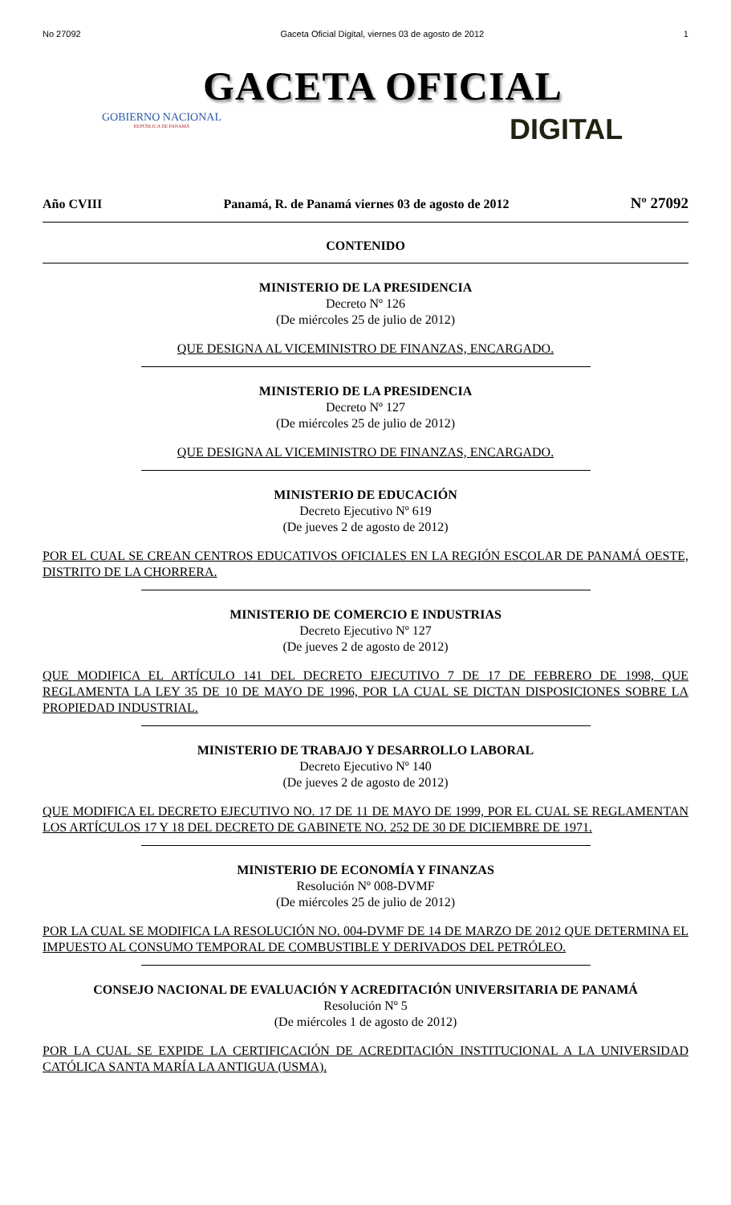No 27092 Gaceta Oficial Digital, viernes 03 de agosto de 2012 1
GOBIERNO NACIONAL
REPÚBLICA DE PANAMÁ
GACETA OFICIAL
DIGITAL
Año CVIII Panamá, R. de Panamá viernes 03 de agosto de 2012 Nº 27092
CONTENIDO
MINISTERIO DE LA PRESIDENCIA
Decreto Nº 126
(De miércoles 25 de julio de 2012)
QUE DESIGNA AL VICEMINISTRO DE FINANZAS, ENCARGADO.
MINISTERIO DE LA PRESIDENCIA
Decreto Nº 127
(De miércoles 25 de julio de 2012)
QUE DESIGNA AL VICEMINISTRO DE FINANZAS, ENCARGADO.
MINISTERIO DE EDUCACIÓN
Decreto Ejecutivo Nº 619
(De jueves 2 de agosto de 2012)
POR EL CUAL SE CREAN CENTROS EDUCATIVOS OFICIALES EN LA REGIÓN ESCOLAR DE PANAMÁ OESTE, DISTRITO DE LA CHORRERA.
MINISTERIO DE COMERCIO E INDUSTRIAS
Decreto Ejecutivo Nº 127
(De jueves 2 de agosto de 2012)
QUE MODIFICA EL ARTÍCULO 141 DEL DECRETO EJECUTIVO 7 DE 17 DE FEBRERO DE 1998, QUE REGLAMENTA LA LEY 35 DE 10 DE MAYO DE 1996, POR LA CUAL SE DICTAN DISPOSICIONES SOBRE LA PROPIEDAD INDUSTRIAL.
MINISTERIO DE TRABAJO Y DESARROLLO LABORAL
Decreto Ejecutivo Nº 140
(De jueves 2 de agosto de 2012)
QUE MODIFICA EL DECRETO EJECUTIVO NO. 17 DE 11 DE MAYO DE 1999, POR EL CUAL SE REGLAMENTAN LOS ARTÍCULOS 17 Y 18 DEL DECRETO DE GABINETE NO. 252 DE 30 DE DICIEMBRE DE 1971.
MINISTERIO DE ECONOMÍA Y FINANZAS
Resolución Nº 008-DVMF
(De miércoles 25 de julio de 2012)
POR LA CUAL SE MODIFICA LA RESOLUCIÓN NO. 004-DVMF DE 14 DE MARZO DE 2012 QUE DETERMINA EL IMPUESTO AL CONSUMO TEMPORAL DE COMBUSTIBLE Y DERIVADOS DEL PETRÓLEO.
CONSEJO NACIONAL DE EVALUACIÓN Y ACREDITACIÓN UNIVERSITARIA DE PANAMÁ
Resolución Nº 5
(De miércoles 1 de agosto de 2012)
POR LA CUAL SE EXPIDE LA CERTIFICACIÓN DE ACREDITACIÓN INSTITUCIONAL A LA UNIVERSIDAD CATÓLICA SANTA MARÍA LA ANTIGUA (USMA).